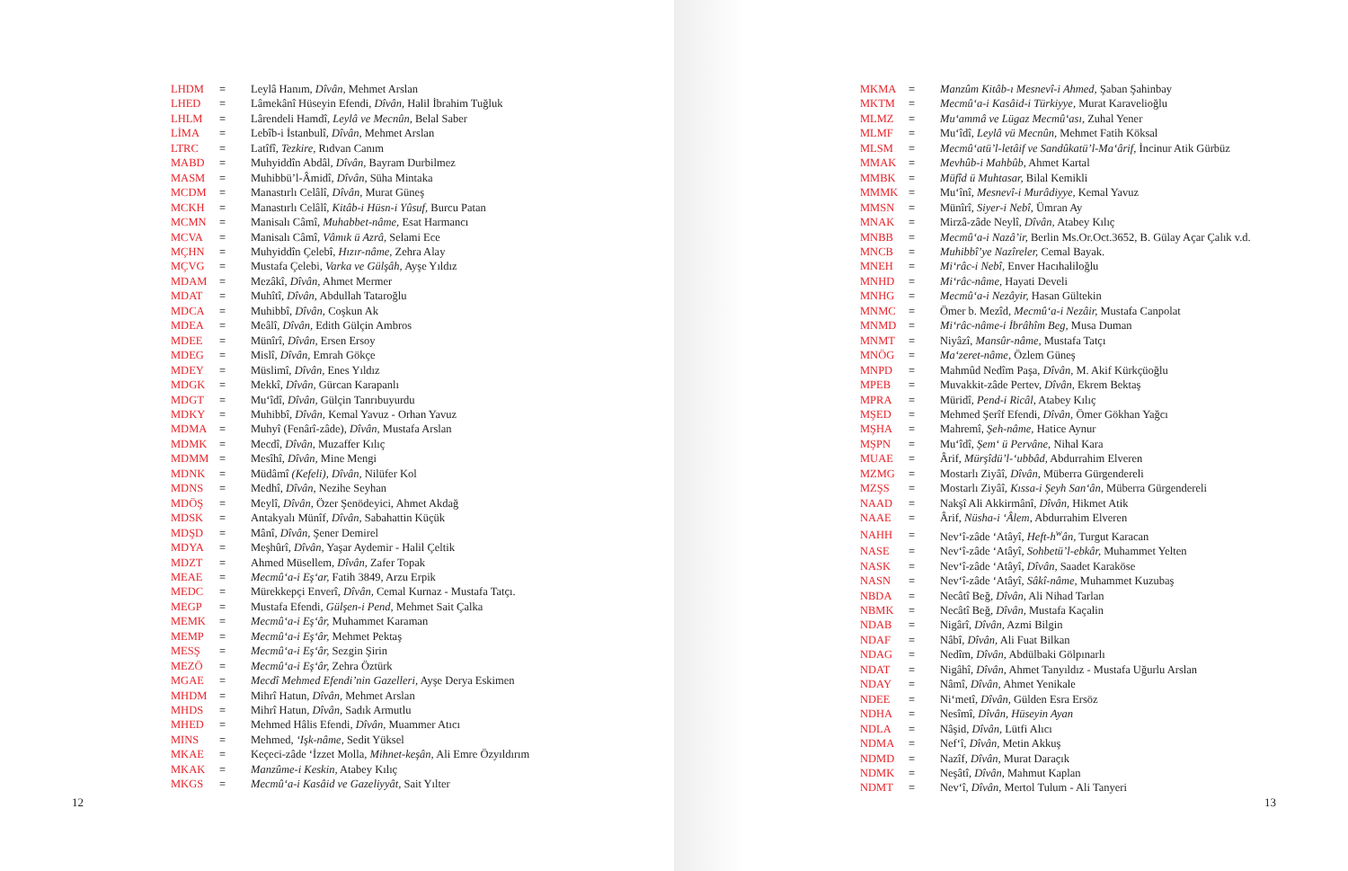| LHDM | = | Leylâ Hanım, Dîvân, Mehmet Arslan |
| LHED | = | Lâmekânî Hüseyin Efendi, Dîvân, Halil İbrahim Tuğluk |
| LHLM | = | Lârendeli Hamdî, Leylâ ve Mecnûn, Belal Saber |
| LİMA | = | Lebîb-i İstanbulî, Dîvân, Mehmet Arslan |
| LTRC | = | Latîfî, Tezkire, Rıdvan Canım |
| MABD | = | Muhyiddîn Abdâl, Dîvân, Bayram Durbilmez |
| MASM | = | Muhibbü’l-Âmidî, Dîvân, Süha Mintaka |
| MCDM | = | Manastırlı Celâlî, Dîvân, Murat Güneş |
| MCKH | = | Manastırlı Celâlî, Kitâb-i Hüsn-i Yûsuf, Burcu Patan |
| MCMN | = | Manisalı Câmî, Muhabbet-nâme, Esat Harmancı |
| MCVA | = | Manisalı Câmî, Vâmık ü Azrâ, Selami Ece |
| MÇHN | = | Muhyiddîn Çelebî, Hızır-nâme, Zehra Alay |
| MÇVG | = | Mustafa Çelebi, Varka ve Gülşâh, Ayşe Yıldız |
| MDAM | = | Mezâkî, Dîvân, Ahmet Mermer |
| MDAT | = | Muhîtî, Dîvân, Abdullah Tataroğlu |
| MDCA | = | Muhibbî, Dîvân, Coşkun Ak |
| MDEA | = | Meâlî, Dîvân, Edith Gülçin Ambros |
| MDEE | = | Münîrî, Dîvân, Ersen Ersoy |
| MDEG | = | Mislî, Dîvân, Emrah Gökçe |
| MDEY | = | Müslimî, Dîvân, Enes Yıldız |
| MDGK | = | Mekkî, Dîvân, Gürcan Karapanlı |
| MDGT | = | Mu‘îdî, Dîvân, Gülçin Tanrıbuyurdu |
| MDKY | = | Muhibbî, Dîvân, Kemal Yavuz - Orhan Yavuz |
| MDMA | = | Muhyî (Fenârî-zâde), Dîvân, Mustafa Arslan |
| MDMK | = | Mecdî, Dîvân, Muzaffer Kılıç |
| MDMM | = | Mesîhî, Dîvân, Mine Mengi |
| MDNK | = | Müdâmî (Kefeli), Dîvân, Nilüfer Kol |
| MDNS | = | Medhî, Dîvân, Nezihe Seyhan |
| MDÖŞ | = | Meylî, Dîvân, Özer Şenödeyici, Ahmet Akdağ |
| MDSK | = | Antakyalı Münîf, Dîvân, Sabahattin Küçük |
| MDŞD | = | Mânî, Dîvân, Şener Demirel |
| MDYA | = | Meşhûrî, Dîvân, Yaşar Aydemir - Halil Çeltik |
| MDZT | = | Ahmed Müsellem, Dîvân, Zafer Topak |
| MEAE | = | Mecmû‘a-i Eş‘ar, Fatih 3849, Arzu Erpik |
| MEDC | = | Mürekkepçi Enverî, Dîvân, Cemal Kurnaz - Mustafa Tatçı. |
| MEGP | = | Mustafa Efendi, Gülşen-i Pend, Mehmet Sait Çalka |
| MEMK | = | Mecmû‘a-i Eş‘âr, Muhammet Karaman |
| MEMP | = | Mecmû‘a-i Eş‘âr, Mehmet Pektaş |
| MESŞ | = | Mecmû‘a-i Eş‘âr, Sezgin Şirin |
| MEZÖ | = | Mecmû‘a-i Eş‘âr, Zehra Öztürk |
| MGAE | = | Mecdî Mehmed Efendi’nin Gazelleri, Ayşe Derya Eskimen |
| MHDM | = | Mihrî Hatun, Dîvân, Mehmet Arslan |
| MHDS | = | Mihrî Hatun, Dîvân, Sadık Armutlu |
| MHED | = | Mehmed Hâlis Efendi, Dîvân, Muammer Atıcı |
| MINS | = | Mehmed, ‘Işk-nâme, Sedit Yüksel |
| MKAE | = | Keçeci-zâde ‘İzzet Molla, Mihnet-keşân, Ali Emre Özyıldırım |
| MKAK | = | Manzûme-i Keskin, Atabey Kılıç |
| MKGS | = | Mecmû‘a-i Kasâid ve Gazeliyyât, Sait Yılter |
12
| MKMA | = | Manzûm Kitâb-ı Mesnevî-i Ahmed, Şaban Şahinbay |
| MKTM | = | Mecmû‘a-i Kasâid-i Türkiyye, Murat Karavelioğlu |
| MLMZ | = | Mu‘ammâ ve Lügaz Mecmû‘ası, Zuhal Yener |
| MLMF | = | Mu‘îdî, Leylâ vü Mecnûn, Mehmet Fatih Köksal |
| MLSM | = | Mecmû‘atü’l-letâif ve Sandûkatü’l-Ma‘ârif, İncinur Atik Gürbüz |
| MMAK | = | Mevhûb-i Mahbûb, Ahmet Kartal |
| MMBK | = | Müfîd ü Muhtasar, Bilal Kemikli |
| MMMK | = | Mu‘înî, Mesnevî-i Murâdiyye, Kemal Yavuz |
| MMSN | = | Münîrî, Siyer-i Nebî, Ümran Ay |
| MNAK | = | Mirzâ-zâde Neylî, Dîvân, Atabey Kılıç |
| MNBB | = | Mecmû‘a-i Nazâ’ir, Berlin Ms.Or.Oct.3652, B. Gülay Açar Çalık v.d. |
| MNCB | = | Muhibbî’ye Nazîreler, Cemal Bayak. |
| MNEH | = | Mi‘râc-i Nebî, Enver Hacıhaliloğlu |
| MNHD | = | Mi‘râc-nâme, Hayati Develi |
| MNHG | = | Mecmû‘a-i Nezâyir, Hasan Gültekin |
| MNMC | = | Ömer b. Mezîd, Mecmû‘a-i Nezâir, Mustafa Canpolat |
| MNMD | = | Mi‘râc-nâme-i İbrâhîm Beg, Musa Duman |
| MNMT | = | Niyâzî, Mansûr-nâme, Mustafa Tatçı |
| MNÖG | = | Ma‘zeret-nâme, Özlem Güneş |
| MNPD | = | Mahmûd Nedîm Paşa, Dîvân, M. Akif Kürkçüoğlu |
| MPEB | = | Muvakkit-zâde Pertev, Dîvân, Ekrem Bektaş |
| MPRA | = | Müridî, Pend-i Ricâl, Atabey Kılıç |
| MŞED | = | Mehmed Şerîf Efendi, Dîvân, Ömer Gökhan Yağcı |
| MŞHA | = | Mahremî, Şeh-nâme, Hatice Aynur |
| MŞPN | = | Mu‘îdî, Şem‘ ü Pervâne, Nihal Kara |
| MUAE | = | Ârif, Mürşîdü’l-‘ubbâd, Abdurrahim Elveren |
| MZMG | = | Mostarlı Ziyâî, Dîvân, Müberra Gürgendereli |
| MZŞS | = | Mostarlı Ziyâî, Kıssa-i Şeyh San‘ân, Müberra Gürgendereli |
| NAAD | = | Nakşî Ali Akkirmânî, Dîvân, Hikmet Atik |
| NAAE | = | Ârif, Nüsha-i ‘Âlem, Abdurrahim Elveren |
| NAHH | = | Nev‘î-zâde ‘Atâyî, Heft-h<sup>w</sup>ân, Turgut Karacan |
| NASE | = | Nev‘î-zâde ‘Atâyî, Sohbetü’l-ebkâr, Muhammet Yelten |
| NASK | = | Nev‘î-zâde ‘Atâyî, Dîvân, Saadet Karaköse |
| NASN | = | Nev‘î-zâde ‘Atâyî, Sâkî-nâme, Muhammet Kuzubaş |
| NBDA | = | Necâtî Beğ, Dîvân, Ali Nihad Tarlan |
| NBMK | = | Necâtî Beğ, Dîvân, Mustafa Kaçalin |
| NDAB | = | Nigârî, Dîvân, Azmi Bilgin |
| NDAF | = | Nâbî, Dîvân, Ali Fuat Bilkan |
| NDAG | = | Nedîm, Dîvân, Abdülbaki Gölpınarlı |
| NDAT | = | Nigâhî, Dîvân, Ahmet Tanyıldız - Mustafa Uğurlu Arslan |
| NDAY | = | Nâmî, Dîvân, Ahmet Yenikale |
| NDEE | = | Ni‘metî, Dîvân, Gülden Esra Ersöz |
| NDHA | = | Nesîmî, Dîvân, Hüseyin Ayan |
| NDLA | = | Nâşid, Dîvân, Lütfi Alıcı |
| NDMA | = | Nef‘î, Dîvân, Metin Akkuş |
| NDMD | = | Nazîf, Dîvân, Murat Daraçık |
| NDMK | = | Neşâtî, Dîvân, Mahmut Kaplan |
| NDMT | = | Nev‘î, Dîvân, Mertol Tulum - Ali Tanyeri |
13